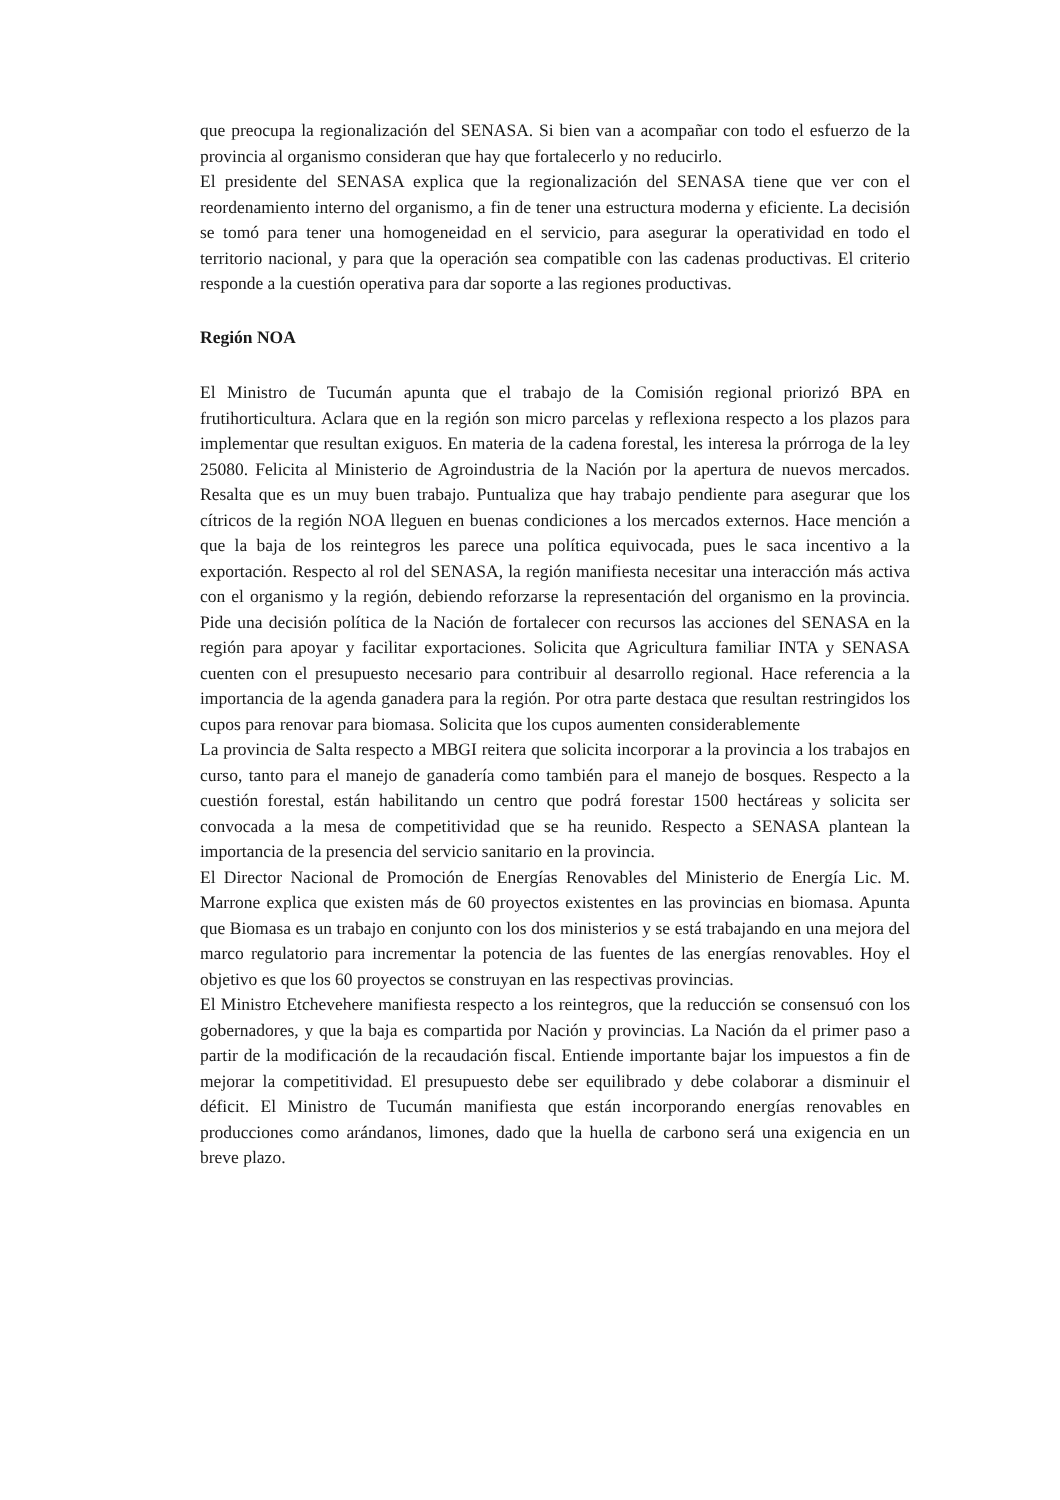que preocupa la regionalización del SENASA. Si bien van a acompañar con todo el esfuerzo de la provincia al organismo consideran que hay que fortalecerlo y no reducirlo.
El presidente del SENASA explica que la regionalización del SENASA tiene que ver con el reordenamiento interno del organismo, a fin de tener una estructura moderna y eficiente. La decisión se tomó para tener una homogeneidad en el servicio, para asegurar la operatividad en todo el territorio nacional, y para que la operación sea compatible con las cadenas productivas. El criterio responde a la cuestión operativa para dar soporte a las regiones productivas.
Región NOA
El Ministro de Tucumán apunta que el trabajo de la Comisión regional priorizó BPA en frutihorticultura. Aclara que en la región son micro parcelas y reflexiona respecto a los plazos para implementar que resultan exiguos. En materia de la cadena forestal, les interesa la prórroga de la ley 25080. Felicita al Ministerio de Agroindustria de la Nación por la apertura de nuevos mercados. Resalta que es un muy buen trabajo. Puntualiza que hay trabajo pendiente para asegurar que los cítricos de la región NOA lleguen en buenas condiciones a los mercados externos. Hace mención a que la baja de los reintegros les parece una política equivocada, pues le saca incentivo a la exportación. Respecto al rol del SENASA, la región manifiesta necesitar una interacción más activa con el organismo y la región, debiendo reforzarse la representación del organismo en la provincia. Pide una decisión política de la Nación de fortalecer con recursos las acciones del SENASA en la región para apoyar y facilitar exportaciones. Solicita que Agricultura familiar INTA y SENASA cuenten con el presupuesto necesario para contribuir al desarrollo regional. Hace referencia a la importancia de la agenda ganadera para la región. Por otra parte destaca que resultan restringidos los cupos para renovar para biomasa. Solicita que los cupos aumenten considerablemente
La provincia de Salta respecto a MBGI reitera que solicita incorporar a la provincia a los trabajos en curso, tanto para el manejo de ganadería como también para el manejo de bosques. Respecto a la cuestión forestal, están habilitando un centro que podrá forestar 1500 hectáreas y solicita ser convocada a la mesa de competitividad que se ha reunido. Respecto a SENASA plantean la importancia de la presencia del servicio sanitario en la provincia.
El Director Nacional de Promoción de Energías Renovables del Ministerio de Energía Lic. M. Marrone explica que existen más de 60 proyectos existentes en las provincias en biomasa. Apunta que Biomasa es un trabajo en conjunto con los dos ministerios y se está trabajando en una mejora del marco regulatorio para incrementar la potencia de las fuentes de las energías renovables. Hoy el objetivo es que los 60 proyectos se construyan en las respectivas provincias.
El Ministro Etchevehere manifiesta respecto a los reintegros, que la reducción se consensuó con los gobernadores, y que la baja es compartida por Nación y provincias. La Nación da el primer paso a partir de la modificación de la recaudación fiscal. Entiende importante bajar los impuestos a fin de mejorar la competitividad. El presupuesto debe ser equilibrado y debe colaborar a disminuir el déficit. El Ministro de Tucumán manifiesta que están incorporando energías renovables en producciones como arándanos, limones, dado que la huella de carbono será una exigencia en un breve plazo.